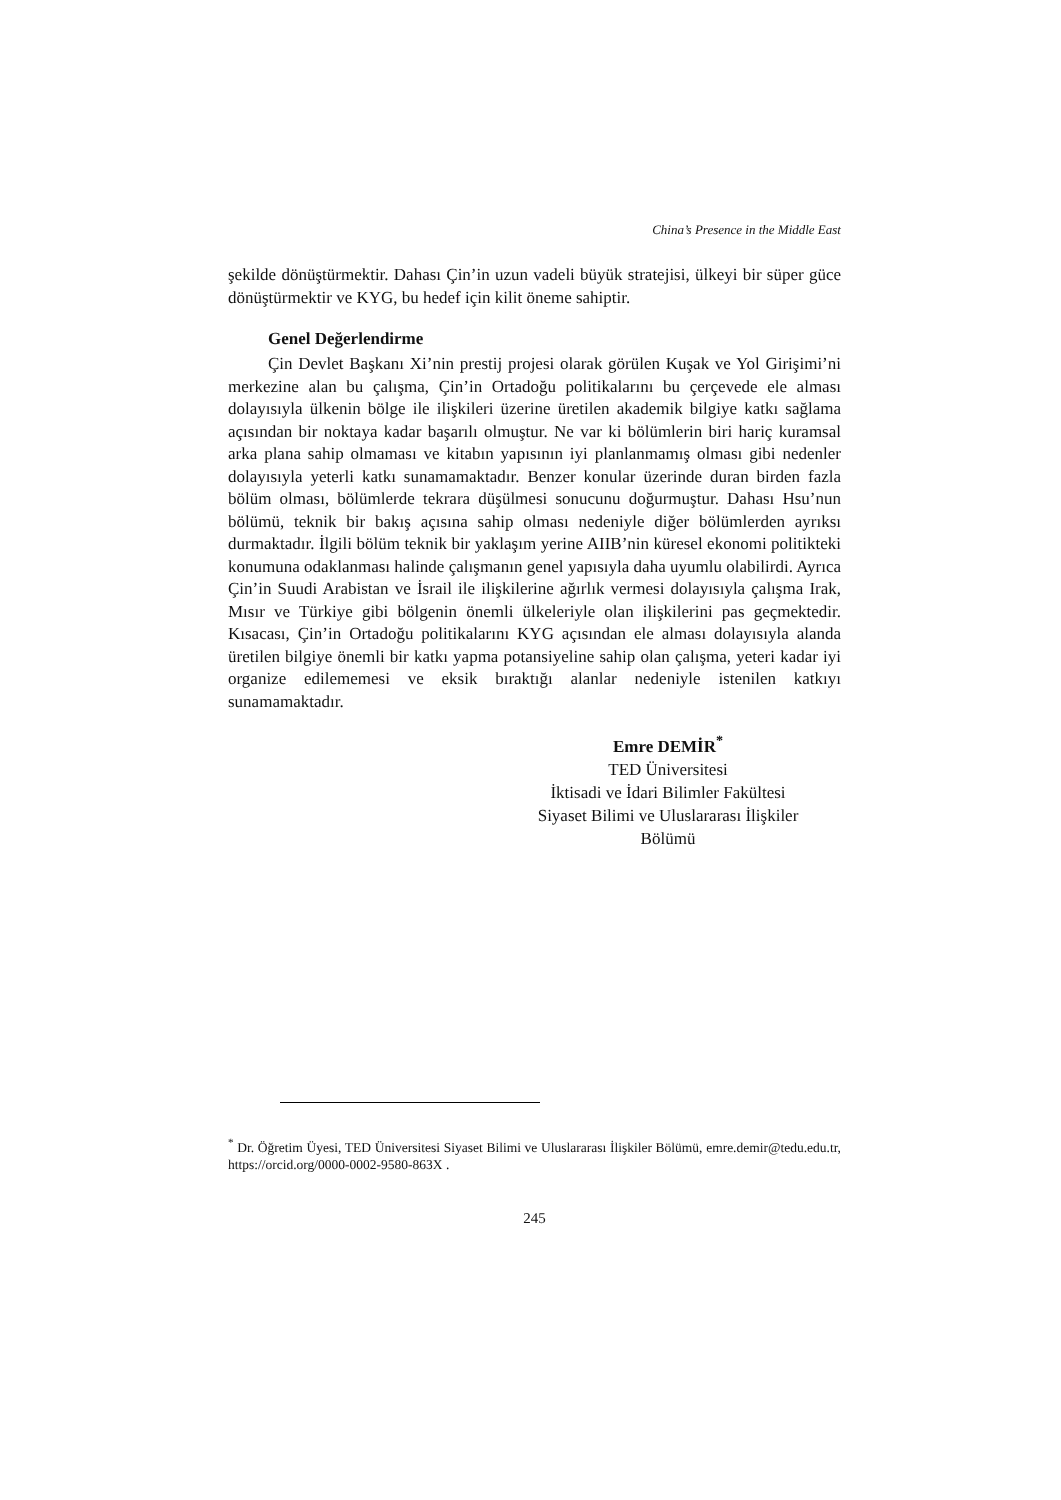China’s Presence in the Middle East
şekilde dönüştürmektir. Dahası Çin’in uzun vadeli büyük stratejisi, ülkeyi bir süper güce dönüştürmektir ve KYG, bu hedef için kilit öneme sahiptir.
Genel Değerlendirme
Çin Devlet Başkanı Xi’nin prestij projesi olarak görülen Kuşak ve Yol Girişimi’ni merkezine alan bu çalışma, Çin’in Ortadoğu politikalarını bu çerçevede ele alması dolayısıyla ülkenin bölge ile ilişkileri üzerine üretilen akademik bilgiye katkı sağlama açısından bir noktaya kadar başarılı olmuştur. Ne var ki bölümlerin biri hariç kuramsal arka plana sahip olmaması ve kitabın yapısının iyi planlanmamış olması gibi nedenler dolayısıyla yeterli katkı sunamamaktadır. Benzer konular üzerinde duran birden fazla bölüm olması, bölümlerde tekrara düşülmesi sonucunu doğurmuştur. Dahası Hsu’nun bölümü, teknik bir bakış açısına sahip olması nedeniyle diğer bölümlerden ayrıksı durmaktadır. İlgili bölüm teknik bir yaklaşım yerine AIIB’nin küresel ekonomi politikteki konumuna odaklanması halinde çalışmanın genel yapısıyla daha uyumlu olabilirdi. Ayrıca Çin’in Suudi Arabistan ve İsrail ile ilişkilerine ağırlık vermesi dolayısıyla çalışma Irak, Mısır ve Türkiye gibi bölgenin önemli ülkeleriyle olan ilişkilerini pas geçmektedir. Kısacası, Çin’in Ortadoğu politikalarını KYG açısından ele alması dolayısıyla alanda üretilen bilgiye önemli bir katkı yapma potansiyeline sahip olan çalışma, yeteri kadar iyi organize edilememesi ve eksik bıraktığı alanlar nedeniyle istenilen katkıyı sunamamaktadır.
Emre DEMİR<sup>*</sup>
TED Üniversitesi
İktisadi ve İdari Bilimler Fakültesi
Siyaset Bilimi ve Uluslararası İlişkiler
Bölümü
<sup>*</sup> Dr. Öğretim Üyesi, TED Üniversitesi Siyaset Bilimi ve Uluslararası İlişkiler Bölümü, emre.demir@tedu.edu.tr, https://orcid.org/0000-0002-9580-863X .
245